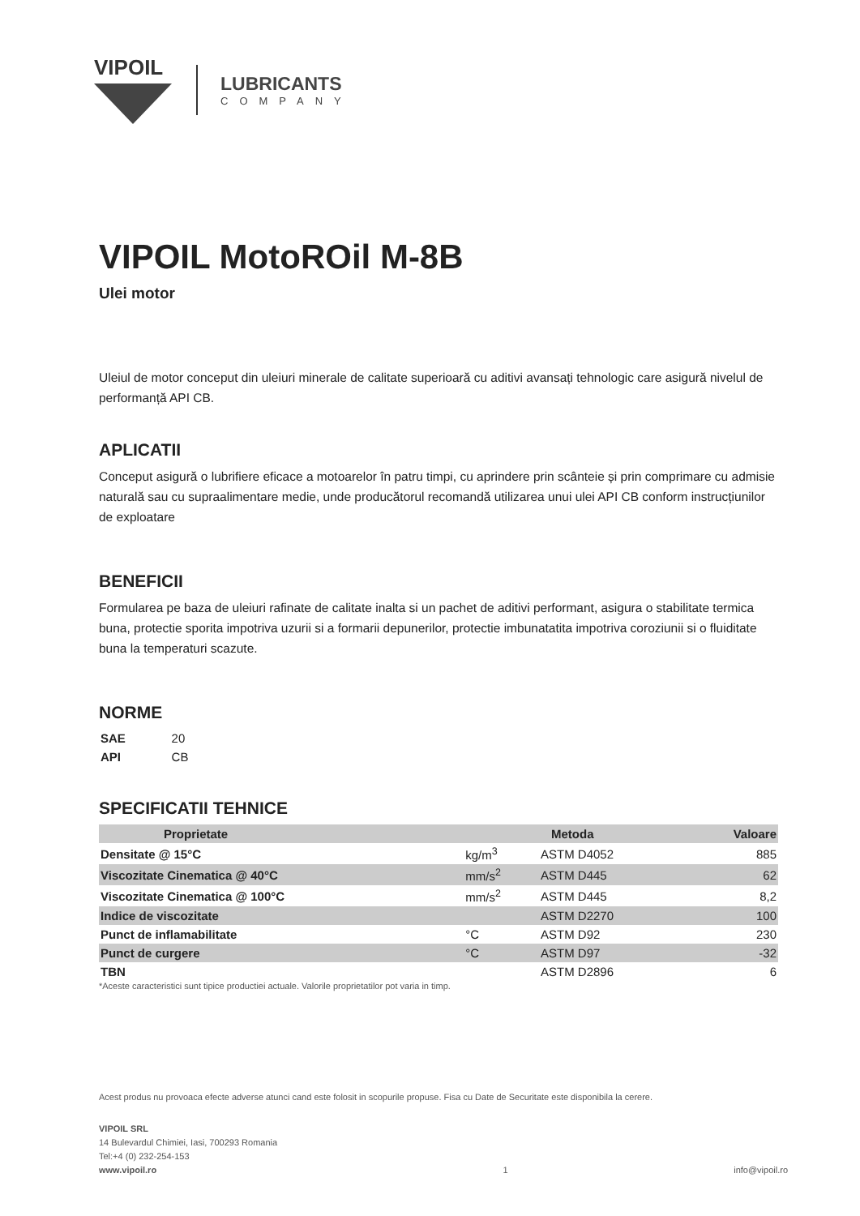VIPOIL
LUBRICANTS
COMPANY
VIPOIL MotoROil M-8B
Ulei motor
Uleiul de motor conceput din uleiuri minerale de calitate superioară cu aditivi avansați tehnologic care asigură nivelul de performanță API CB.
APLICATII
Conceput asigură o lubrifiere eficace a motoarelor în patru timpi, cu aprindere prin scânteie și prin comprimare cu admisie naturală sau cu supraalimentare medie, unde producătorul recomandă utilizarea unui ulei API CB conform instrucțiunilor de exploatare
BENEFICII
Formularea pe baza de uleiuri rafinate de calitate inalta si un pachet de aditivi performant, asigura o stabilitate termica buna, protectie sporita impotriva uzurii si a formarii depunerilor, protectie imbunatatita impotriva coroziunii si o fluiditate buna la temperaturi scazute.
NORME
| SAE | 20 |
| API | CB |
SPECIFICATII TEHNICE
| Proprietate | | Metoda | Valoare |
| --- | --- | --- | --- |
| Densitate @ 15°C | kg/m<sup>3</sup> | ASTM D4052 | 885 |
| Viscozitate Cinematica @ 40°C | mm/s<sup>2</sup> | ASTM D445 | 62 |
| Viscozitate Cinematica @ 100°C | mm/s<sup>2</sup> | ASTM D445 | 8,2 |
| Indice de viscozitate | | ASTM D2270 | 100 |
| Punct de inflamabilitate | °C | ASTM D92 | 230 |
| Punct de curgere | °C | ASTM D97 | -32 |
| TBN | | ASTM D2896 | 6 |
*Aceste caracteristici sunt tipice productiei actuale. Valorile proprietatilor pot varia in timp.
Acest produs nu provoaca efecte adverse atunci cand este folosit in scopurile propuse. Fisa cu Date de Securitate este disponibila la cerere.
VIPOIL SRL
14 Bulevardul Chimiei, Iasi, 700293 Romania
Tel:+4 (0) 232-254-153
www.vipoil.ro
1
info@vipoil.ro